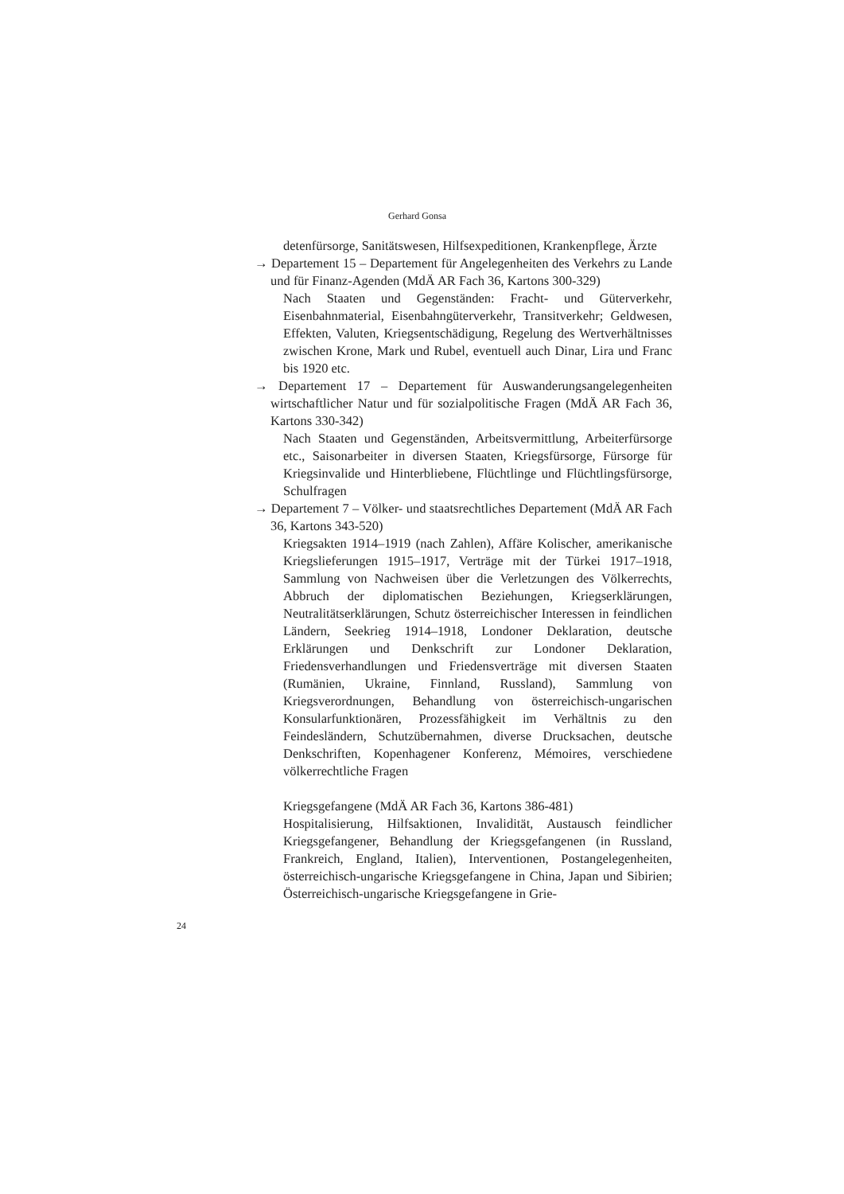Gerhard Gonsa
detenfürsorge, Sanitätswesen, Hilfsexpeditionen, Krankenpflege, Ärzte
→ Departement 15 – Departement für Angelegenheiten des Verkehrs zu Lande und für Finanz-Agenden (MdÄ AR Fach 36, Kartons 300-329)
Nach Staaten und Gegenständen: Fracht- und Güterverkehr, Eisenbahnmaterial, Eisenbahngüterverkehr, Transitverkehr; Geldwesen, Effekten, Valuten, Kriegsentschädigung, Regelung des Wertverhältnisses zwischen Krone, Mark und Rubel, eventuell auch Dinar, Lira und Franc bis 1920 etc.
→ Departement 17 – Departement für Auswanderungsangelegenheiten wirtschaftlicher Natur und für sozialpolitische Fragen (MdÄ AR Fach 36, Kartons 330-342)
Nach Staaten und Gegenständen, Arbeitsvermittlung, Arbeiterfürsorge etc., Saisonarbeiter in diversen Staaten, Kriegsfürsorge, Fürsorge für Kriegsinvalide und Hinterbliebene, Flüchtlinge und Flüchtlingsfürsorge, Schulfragen
→ Departement 7 – Völker- und staatsrechtliches Departement (MdÄ AR Fach 36, Kartons 343-520)
Kriegsakten 1914–1919 (nach Zahlen), Affäre Kolischer, amerikanische Kriegslieferungen 1915–1917, Verträge mit der Türkei 1917–1918, Sammlung von Nachweisen über die Verletzungen des Völkerrechts, Abbruch der diplomatischen Beziehungen, Kriegserklärungen, Neutralitätserklärungen, Schutz österreichischer Interessen in feindlichen Ländern, Seekrieg 1914–1918, Londoner Deklaration, deutsche Erklärungen und Denkschrift zur Londoner Deklaration, Friedensverhandlungen und Friedensverträge mit diversen Staaten (Rumänien, Ukraine, Finnland, Russland), Sammlung von Kriegsverordnungen, Behandlung von österreichisch-ungarischen Konsularfunktionären, Prozessfähigkeit im Verhältnis zu den Feindesländern, Schutzübernahmen, diverse Drucksachen, deutsche Denkschriften, Kopenhagener Konferenz, Mémoires, verschiedene völkerrechtliche Fragen
Kriegsgefangene (MdÄ AR Fach 36, Kartons 386-481)
Hospitalisierung, Hilfsaktionen, Invalidität, Austausch feindlicher Kriegsgefangener, Behandlung der Kriegsgefangenen (in Russland, Frankreich, England, Italien), Interventionen, Postangelegenheiten, österreichisch-ungarische Kriegsgefangene in China, Japan und Sibirien; Österreichisch-ungarische Kriegsgefangene in Grie-
24